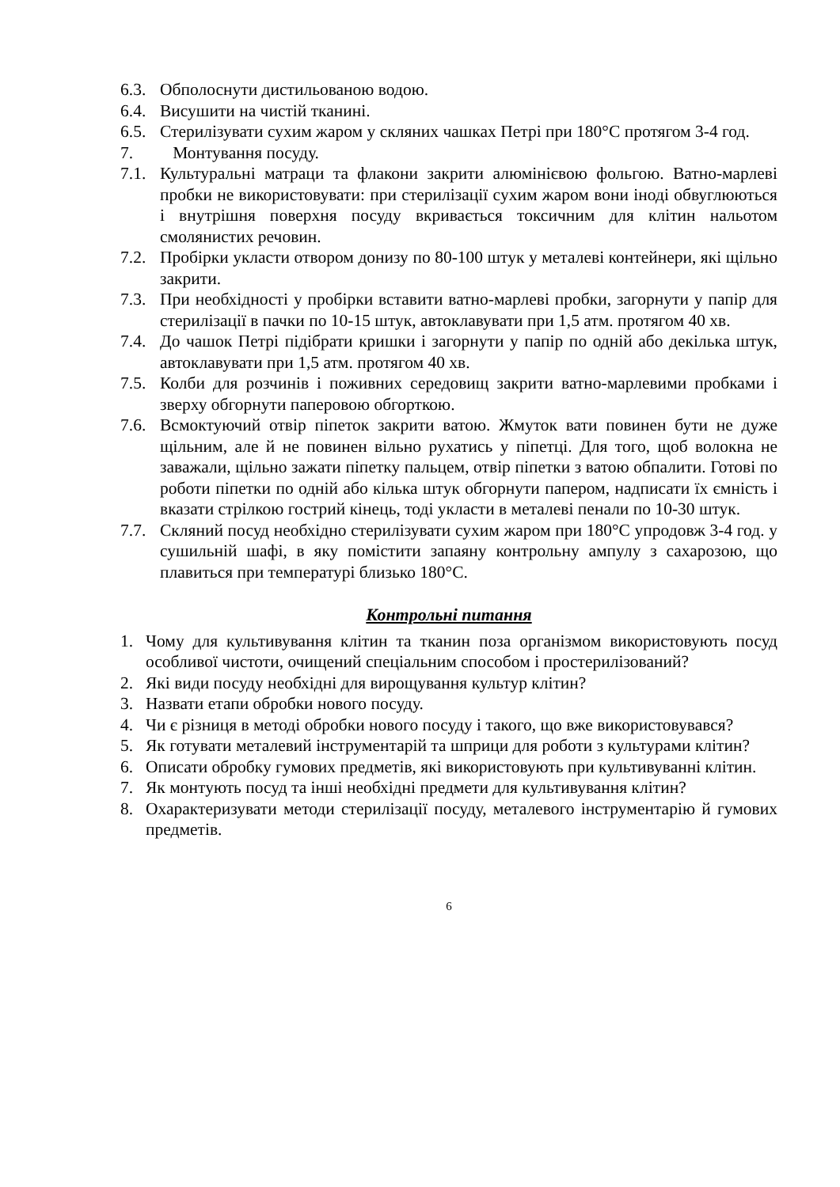6.3. Обполоснути дистильованою водою.
6.4. Висушити на чистій тканині.
6.5. Стерилізувати сухим жаром у скляних чашках Петрі при 180°С протягом 3-4 год.
7. Монтування посуду.
7.1. Культуральні матраци та флакони закрити алюмінієвою фольгою. Ватно-марлеві пробки не використовувати: при стерилізації сухим жаром вони іноді обвуглюються і внутрішня поверхня посуду вкривається токсичним для клітин нальотом смолянистих речовин.
7.2. Пробірки укласти отвором донизу по 80-100 штук у металеві контейнери, які щільно закрити.
7.3. При необхідності у пробірки вставити ватно-марлеві пробки, загорнути у папір для стерилізації в пачки по 10-15 штук, автоклавувати при 1,5 атм. протягом 40 хв.
7.4. До чашок Петрі підібрати кришки і загорнути у папір по одній або декілька штук, автоклавувати при 1,5 атм. протягом 40 хв.
7.5. Колби для розчинів і поживних середовищ закрити ватно-марлевими пробками і зверху обгорнути паперовою обгорткою.
7.6. Всмоктуючий отвір піпеток закрити ватою. Жмуток вати повинен бути не дуже щільним, але й не повинен вільно рухатись у піпетці. Для того, щоб волокна не заважали, щільно зажати піпетку пальцем, отвір піпетки з ватою обпалити. Готові по роботи піпетки по одній або кілька штук обгорнути папером, надписати їх ємність і вказати стрілкою гострий кінець, тоді укласти в металеві пенали по 10-30 штук.
7.7. Скляний посуд необхідно стерилізувати сухим жаром при 180°С упродовж 3-4 год. у сушильній шафі, в яку помістити запаяну контрольну ампулу з сахарозою, що плавиться при температурі близько 180°С.
Контрольні питання
1. Чому для культивування клітин та тканин поза організмом використовують посуд особливої чистоти, очищений спеціальним способом і простерилізований?
2. Які види посуду необхідні для вирощування культур клітин?
3. Назвати етапи обробки нового посуду.
4. Чи є різниця в методі обробки нового посуду і такого, що вже використовувався?
5. Як готувати металевий інструментарій та шприци для роботи з культурами клітин?
6. Описати обробку гумових предметів, які використовують при культивуванні клітин.
7. Як монтують посуд та інші необхідні предмети для культивування клітин?
8. Охарактеризувати методи стерилізації посуду, металевого інструментарію й гумових предметів.
6